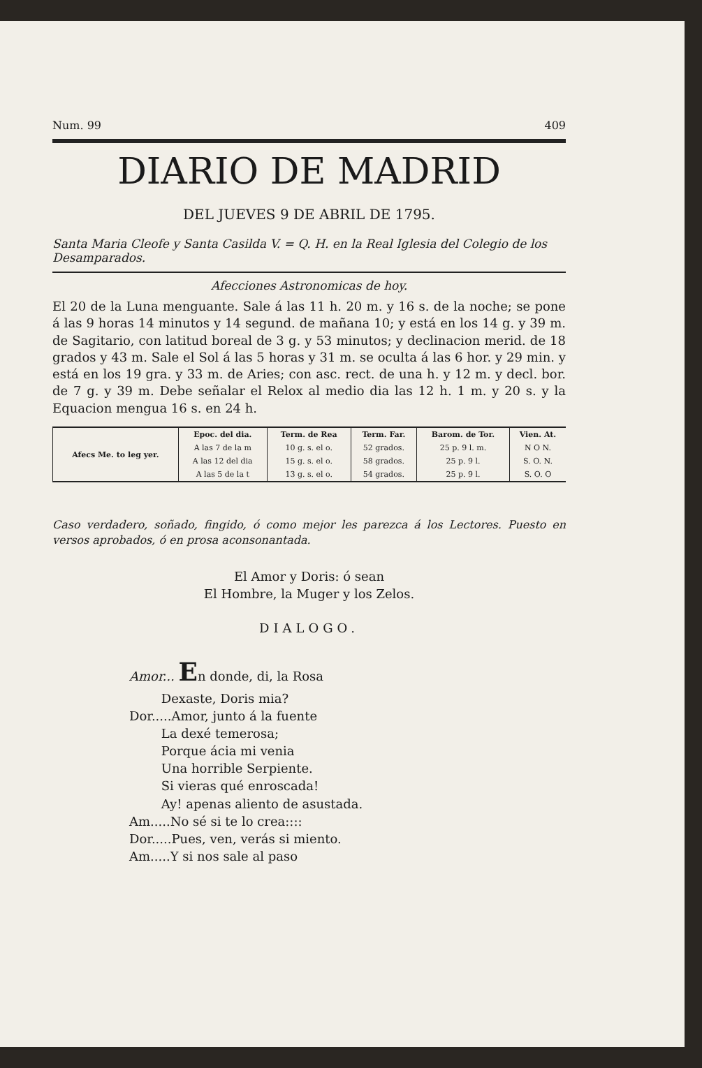Num. 99 409
DIARIO DE MADRID
DEL JUEVES 9 DE ABRIL DE 1795.
Santa Maria Cleofe y Santa Casilda V. = Q. H. en la Real Iglesia del Colegio de los Desamparados.
Afecciones Astronomicas de hoy.
El 20 de la Luna menguante. Sale á las 11 h. 20 m. y 16 s. de la noche; se pone á las 9 horas 14 minutos y 14 segund. de mañana 10; y está en los 14 g. y 39 m. de Sagitario, con latitud boreal de 3 g. y 53 minutos; y declinacion merid. de 18 grados y 43 m. Sale el Sol á las 5 horas y 31 m. se oculta á las 6 hor. y 29 min. y está en los 19 gra. y 33 m. de Aries; con asc. rect. de una h. y 12 m. y decl. bor. de 7 g. y 39 m. Debe señalar el Relox al medio dia las 12 h. 1 m. y 20 s. y la Equacion mengua 16 s. en 24 h.
| Afecs Me. to leg yer. | Epoc. del dia. | Term. de Rea | Term. Far. | Barom. de Tor. | Vien. At. |
| --- | --- | --- | --- | --- | --- |
| | A las 7 de la m | 10 g. s. el o. | 52 grados. | 25 p. 9 l. m. | N O N. |
| | A las 12 del dia | 15 g. s. el o. | 58 grados. | 25 p. 9 l. | S. O. N. |
| | A las 5 de la t | 13 g. s. el o. | 54 grados. | 25 p. 9 l. | S. O. O |
Caso verdadero, soñado, fingido, ó como mejor les parezca á los Lectores. Puesto en versos aprobados, ó en prosa aconsonantada.
El Amor y Doris: ó sean
El Hombre, la Muger y los Zelos.
DIALOGO.
Amor... En donde, di, la Rosa
Dexaste, Doris mia?
Dor.....Amor, junto á la fuente
La dexé temerosa;
Porque ácia mi venia
Una horrible Serpiente.
Si vieras qué enroscada!
Ay! apenas aliento de asustada.
Am.....No sé si te lo crea::::
Dor.....Pues, ven, verás si miento.
Am.....Y si nos sale al paso